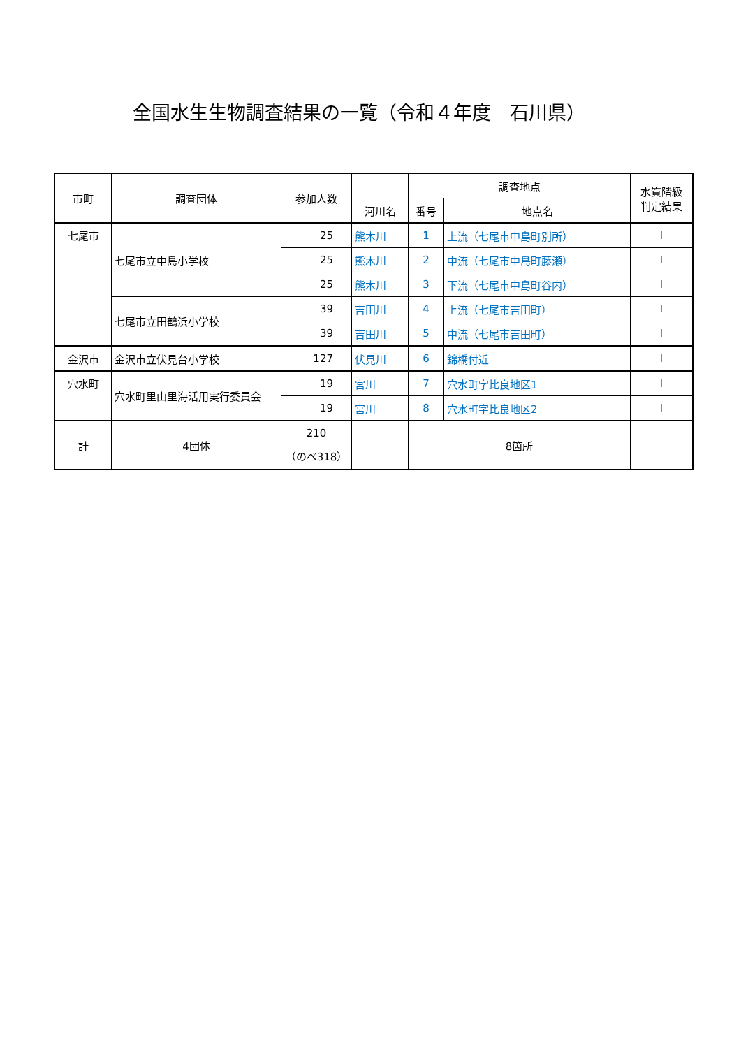全国水生生物調査結果の一覧（令和４年度　石川県）
| 市町 | 調査団体 | 参加人数 | | 調査地点 | | 水質階級 判定結果 |
| --- | --- | --- | --- | --- | --- | --- |
| | | | 河川名 | 番号 | 地点名 | |
| 七尾市 | 七尾市立中島小学校 | 25 | 熊木川 | 1 | 上流（七尾市中島町別所） | I |
| | | 25 | 熊木川 | 2 | 中流（七尾市中島町藤瀬） | I |
| | | 25 | 熊木川 | 3 | 下流（七尾市中島町谷内） | I |
| | 七尾市立田鶴浜小学校 | 39 | 吉田川 | 4 | 上流（七尾市吉田町） | I |
| | | 39 | 吉田川 | 5 | 中流（七尾市吉田町） | I |
| 金沢市 | 金沢市立伏見台小学校 | 127 | 伏見川 | 6 | 錦橋付近 | I |
| 穴水町 | 穴水町里山里海活用実行委員会 | 19 | 宮川 | 7 | 穴水町字比良地区1 | I |
| | | 19 | 宮川 | 8 | 穴水町字比良地区2 | I |
| 計 | 4団体 | 210 （のべ318） | | 8箇所 | | |